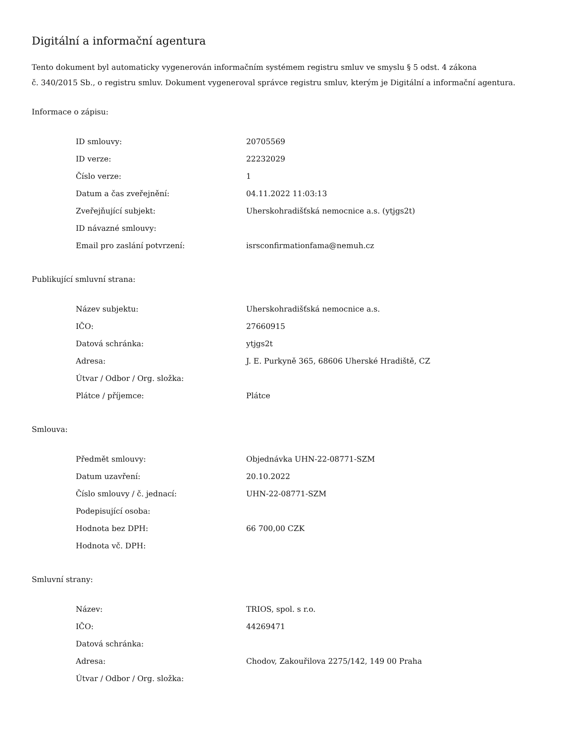Digitální a informační agentura
Tento dokument byl automaticky vygenerován informačním systémem registru smluv ve smyslu § 5 odst. 4 zákona
č. 340/2015 Sb., o registru smluv. Dokument vygeneroval správce registru smluv, kterým je Digitální a informační agentura.
Informace o zápisu:
| ID smlouvy: | 20705569 |
| ID verze: | 22232029 |
| Číslo verze: | 1 |
| Datum a čas zveřejnění: | 04.11.2022 11:03:13 |
| Zveřejňující subjekt: | Uherskohradišťská nemocnice a.s. (ytjgs2t) |
| ID návazné smlouvy: | |
| Email pro zaslání potvrzení: | isrsconfirmationfama@nemuh.cz |
Publikující smluvní strana:
| Název subjektu: | Uherskohradišťská nemocnice a.s. |
| IČO: | 27660915 |
| Datová schránka: | ytjgs2t |
| Adresa: | J. E. Purkyně 365, 68606 Uherské Hradiště, CZ |
| Útvar / Odbor / Org. složka: | |
| Plátce / příjemce: | Plátce |
Smlouva:
| Předmět smlouvy: | Objednávka UHN-22-08771-SZM |
| Datum uzavření: | 20.10.2022 |
| Číslo smlouvy / č. jednací: | UHN-22-08771-SZM |
| Podepisující osoba: | |
| Hodnota bez DPH: | 66 700,00 CZK |
| Hodnota vč. DPH: | |
Smluvní strany:
| Název: | TRIOS, spol. s r.o. |
| IČO: | 44269471 |
| Datová schránka: | |
| Adresa: | Chodov, Zakouřilova 2275/142, 149 00 Praha |
| Útvar / Odbor / Org. složka: | |